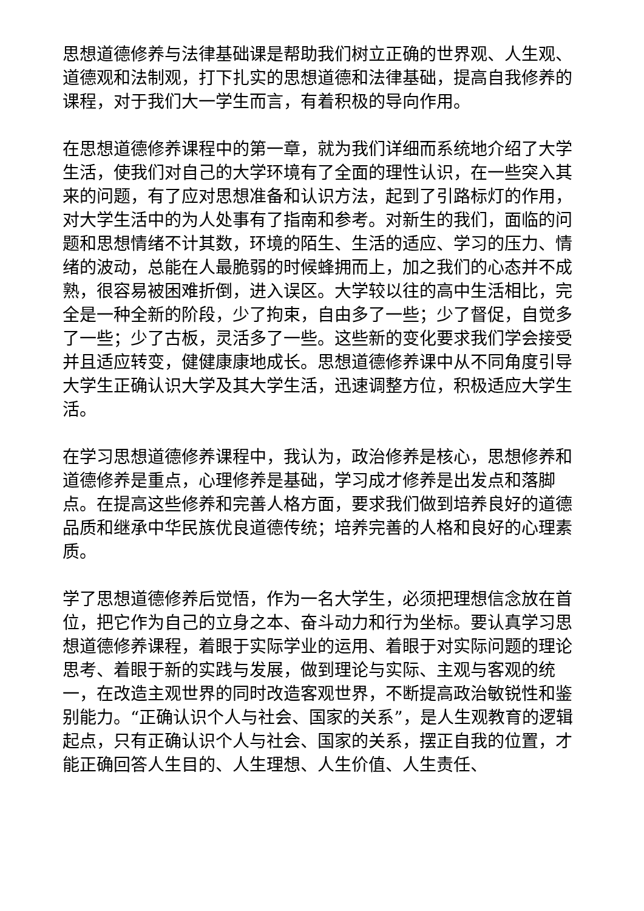思想道德修养与法律基础课是帮助我们树立正确的世界观、人生观、道德观和法制观，打下扎实的思想道德和法律基础，提高自我修养的课程，对于我们大一学生而言，有着积极的导向作用。
在思想道德修养课程中的第一章，就为我们详细而系统地介绍了大学生活，使我们对自己的大学环境有了全面的理性认识，在一些突入其来的问题，有了应对思想准备和认识方法，起到了引路标灯的作用，对大学生活中的为人处事有了指南和参考。对新生的我们，面临的问题和思想情绪不计其数，环境的陌生、生活的适应、学习的压力、情绪的波动，总能在人最脆弱的时候蜂拥而上，加之我们的心态并不成熟，很容易被困难折倒，进入误区。大学较以往的高中生活相比，完全是一种全新的阶段，少了拘束，自由多了一些；少了督促，自觉多了一些；少了古板，灵活多了一些。这些新的变化要求我们学会接受并且适应转变，健健康康地成长。思想道德修养课中从不同角度引导大学生正确认识大学及其大学生活，迅速调整方位，积极适应大学生活。
在学习思想道德修养课程中，我认为，政治修养是核心，思想修养和道德修养是重点，心理修养是基础，学习成才修养是出发点和落脚点。在提高这些修养和完善人格方面，要求我们做到培养良好的道德品质和继承中华民族优良道德传统；培养完善的人格和良好的心理素质。
学了思想道德修养后觉悟，作为一名大学生，必须把理想信念放在首位，把它作为自己的立身之本、奋斗动力和行为坐标。要认真学习思想道德修养课程，着眼于实际学业的运用、着眼于对实际问题的理论思考、着眼于新的实践与发展，做到理论与实际、主观与客观的统一，在改造主观世界的同时改造客观世界，不断提高政治敏锐性和鉴别能力。“正确认识个人与社会、国家的关系”，是人生观教育的逻辑起点，只有正确认识个人与社会、国家的关系，摆正自我的位置，才能正确回答人生目的、人生理想、人生价值、人生责任、